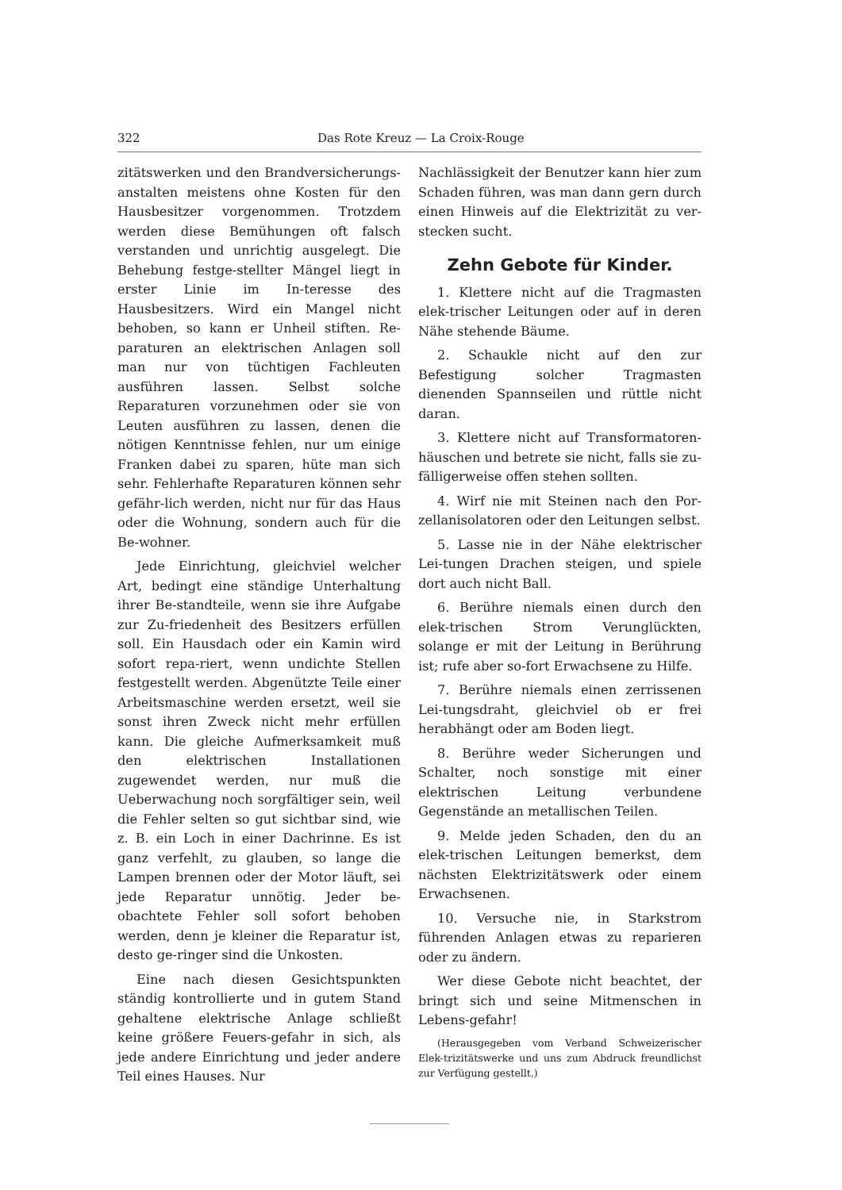322 Das Rote Kreuz — La Croix-Rouge
zitätswerken und den Brandversicherungs-anstalten meistens ohne Kosten für den Hausbesitzer vorgenommen. Trotzdem werden diese Bemühungen oft falsch verstanden und unrichtig ausgelegt. Die Behebung festge-stellter Mängel liegt in erster Linie im In-teresse des Hausbesitzers. Wird ein Mangel nicht behoben, so kann er Unheil stiften. Re-paraturen an elektrischen Anlagen soll man nur von tüchtigen Fachleuten ausführen lassen. Selbst solche Reparaturen vorzunehmen oder sie von Leuten ausführen zu lassen, denen die nötigen Kenntnisse fehlen, nur um einige Franken dabei zu sparen, hüte man sich sehr. Fehlerhafte Reparaturen können sehr gefähr-lich werden, nicht nur für das Haus oder die Wohnung, sondern auch für die Be-wohner.
Jede Einrichtung, gleichviel welcher Art, bedingt eine ständige Unterhaltung ihrer Be-standteile, wenn sie ihre Aufgabe zur Zu-friedenheit des Besitzers erfüllen soll. Ein Hausdach oder ein Kamin wird sofort repa-riert, wenn undichte Stellen festgestellt werden. Abgenützte Teile einer Arbeitsmaschine werden ersetzt, weil sie sonst ihren Zweck nicht mehr erfüllen kann. Die gleiche Aufmerksamkeit muß den elektrischen Installationen zugewendet werden, nur muß die Ueberwachung noch sorgfältiger sein, weil die Fehler selten so gut sichtbar sind, wie z. B. ein Loch in einer Dachrinne. Es ist ganz verfehlt, zu glauben, so lange die Lampen brennen oder der Motor läuft, sei jede Reparatur unnötig. Jeder be-obachtete Fehler soll sofort behoben werden, denn je kleiner die Reparatur ist, desto ge-ringer sind die Unkosten.
Eine nach diesen Gesichtspunkten ständig kontrollierte und in gutem Stand gehaltene elektrische Anlage schließt keine größere Feuers-gefahr in sich, als jede andere Einrichtung und jeder andere Teil eines Hauses. Nur
Nachlässigkeit der Benutzer kann hier zum Schaden führen, was man dann gern durch einen Hinweis auf die Elektrizität zu ver-stecken sucht.
Zehn Gebote für Kinder.
1. Klettere nicht auf die Tragmasten elek-trischer Leitungen oder auf in deren Nähe stehende Bäume.
2. Schaukle nicht auf den zur Befestigung solcher Tragmasten dienenden Spannseilen und rüttle nicht daran.
3. Klettere nicht auf Transformatoren-häuschen und betrete sie nicht, falls sie zu-fälligerweise offen stehen sollten.
4. Wirf nie mit Steinen nach den Por-zellanisolatoren oder den Leitungen selbst.
5. Lasse nie in der Nähe elektrischer Lei-tungen Drachen steigen, und spiele dort auch nicht Ball.
6. Berühre niemals einen durch den elek-trischen Strom Verunglückten, solange er mit der Leitung in Berührung ist; rufe aber so-fort Erwachsene zu Hilfe.
7. Berühre niemals einen zerrissenen Lei-tungsdraht, gleichviel ob er frei herabhängt oder am Boden liegt.
8. Berühre weder Sicherungen und Schalter, noch sonstige mit einer elektrischen Leitung verbundene Gegenstände an metallischen Teilen.
9. Melde jeden Schaden, den du an elek-trischen Leitungen bemerkst, dem nächsten Elektrizitätswerk oder einem Erwachsenen.
10. Versuche nie, in Starkstrom führenden Anlagen etwas zu reparieren oder zu ändern.
Wer diese Gebote nicht beachtet, der bringt sich und seine Mitmenschen in Lebens-gefahr!
(Herausgegeben vom Verband Schweizerischer Elek-trizitätswerke und uns zum Abdruck freundlichst zur Verfügung gestellt.)